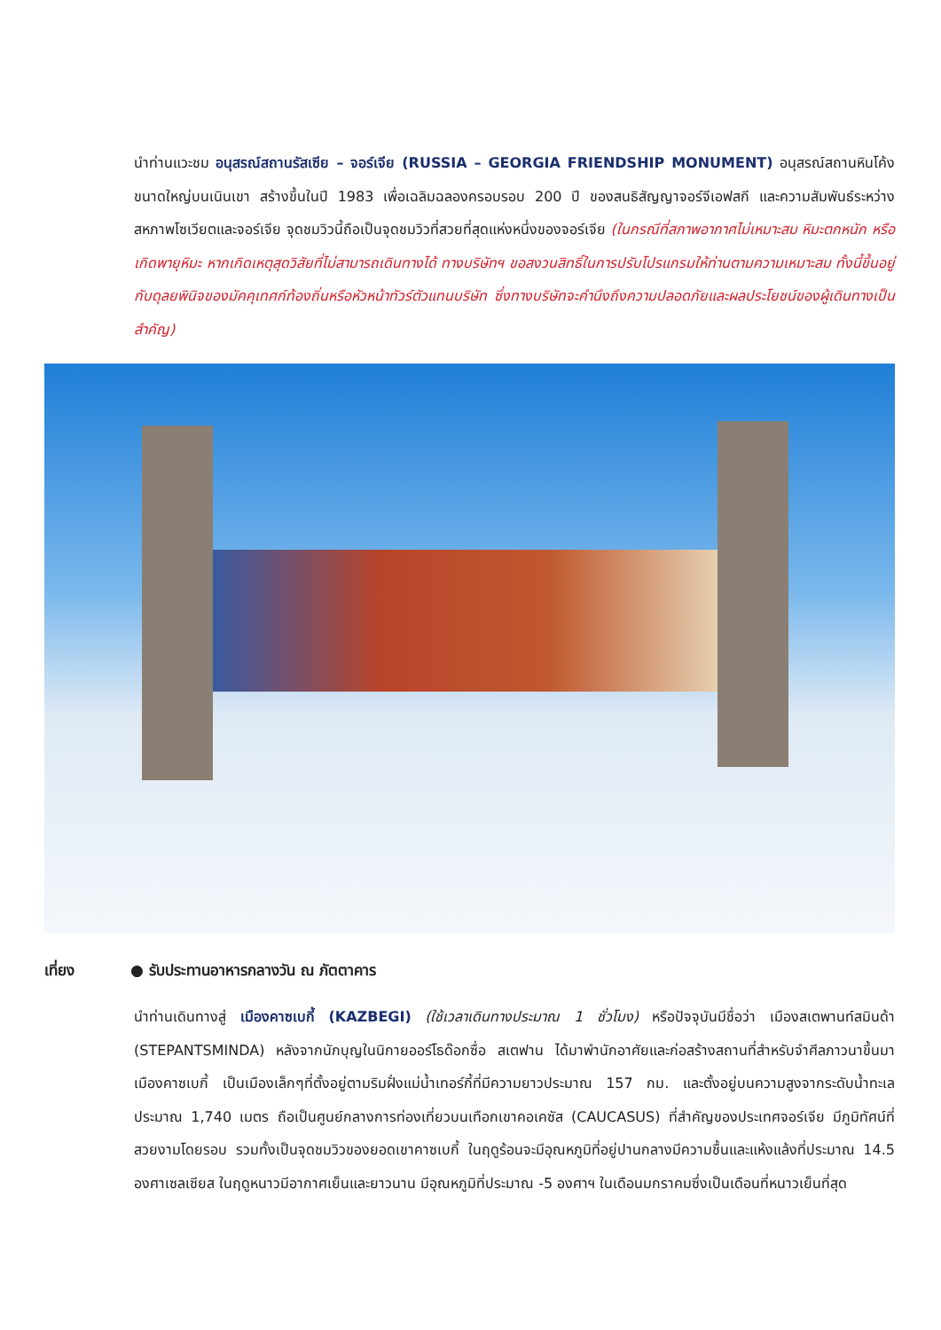นำท่านแวะชม อนุสรณ์สถานรัสเซีย – จอร์เจีย (RUSSIA – GEORGIA FRIENDSHIP MONUMENT) อนุสรณ์สถานหินโค้งขนาดใหญ่บนเนินเขา สร้างขึ้นในปี 1983 เพื่อเฉลิมฉลองครอบรอบ 200 ปี ของสนธิสัญญาจอร์จีเอฟสกี และความสัมพันธ์ระหว่างสหภาพโซเวียตและจอร์เจีย จุดชมวิวนี้ถือเป็นจุดชมวิวที่สวยที่สุดแห่งหนึ่งของจอร์เจีย (ในกรณีที่สภาพอากาศไม่เหมาะสม หิมะตกหนัก หรือเกิดพายุหิมะ หากเกิดเหตุสุดวิสัยที่ไม่สามารถเดินทางได้ ทางบริษัทฯ ขอสงวนสิทธิ์ในการปรับโปรแกรมให้ท่านตามความเหมาะสม ทั้งนี้ขึ้นอยู่กับดุลยพินิจของมัคคุเทศก์ท้องถิ่นหรือหัวหน้าทัวร์ตัวแทนบริษัท ซึ่งทางบริษัทจะคำนึงถึงความปลอดภัยและผลประโยชน์ของผู้เดินทางเป็นสำคัญ)
เที่ยง ● รับประทานอาหารกลางวัน ณ ภัตตาคาร
นำท่านเดินทางสู่ เมืองคาซเบกี้ (KAZBEGI) (ใช้เวลาเดินทางประมาณ 1 ชั่วโมง) หรือปัจจุบันมีชื่อว่า เมืองสเตพานท์สมินด้า (STEPANTSMINDA) หลังจากนักบุญในนิกายออร์โธด๊อกซื่อ สเตฟาน ได้มาพำนักอาศัยและก่อสร้างสถานที่สำหรับจำศีลภาวนาขึ้นมา เมืองคาซเบกี้ เป็นเมืองเล็กๆที่ตั้งอยู่ตามริมฝั่งแม่น้ำเทอร์กี้ที่มีความยาวประมาณ 157 กม. และตั้งอยู่บนความสูงจากระดับน้ำทะเลประมาณ 1,740 เมตร ถือเป็นศูนย์กลางการท่องเที่ยวบนเทือกเขาคอเคซัส (CAUCASUS) ที่สำคัญของประเทศจอร์เจีย มีภูมิทัศน์ที่สวยงามโดยรอบ รวมทั้งเป็นจุดชมวิวของยอดเขาคาซเบกี้ ในฤดูร้อนจะมีอุณหภูมิที่อยู่ปานกลางมีความชื้นและแห้งแล้งที่ประมาณ 14.5 องศาเซลเซียส ในฤดูหนาวมีอากาศเย็นและยาวนาน มีอุณหภูมิที่ประมาณ -5 องศาฯ ในเดือนมกราคมซึ่งเป็นเดือนที่หนาวเย็นที่สุด